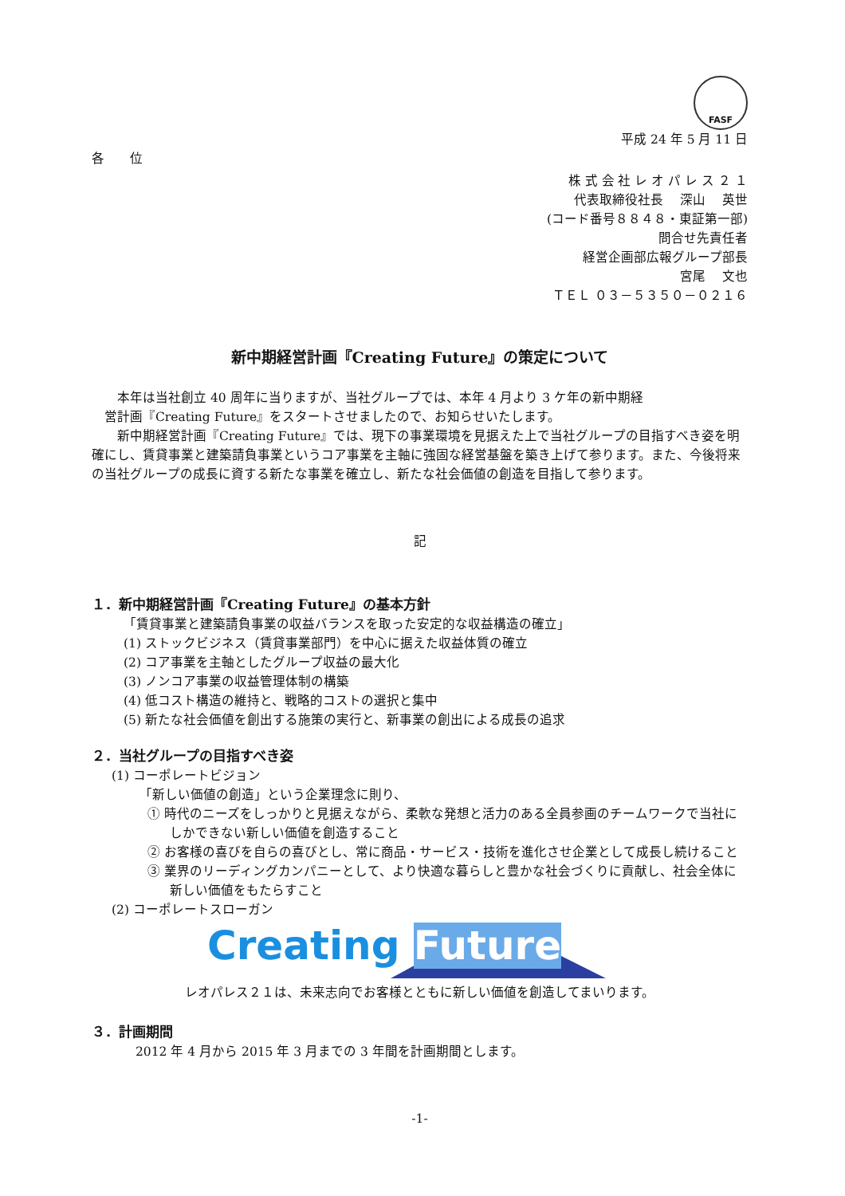FASF
平成 24 年 5 月 11 日
各　　位
株 式 会 社 レ オ パ レ ス ２ １
代表取締役社長　 深山　 英世
(コード番号８８４８・東証第一部)
問合せ先責任者
経営企画部広報グループ部長
宮尾　 文也
ＴＥＬ ０３－５３５０－０２１６
新中期経営計画『Creating Future』の策定について
　　本年は当社創立 40 周年に当りますが、当社グループでは、本年 4 月より 3 ケ年の新中期経
　営計画『Creating Future』をスタートさせましたので、お知らせいたします。
　　新中期経営計画『Creating Future』では、現下の事業環境を見据えた上で当社グループの目指すべき姿を明確にし、賃貸事業と建築請負事業というコア事業を主軸に強固な経営基盤を築き上げて参ります。また、今後将来の当社グループの成長に資する新たな事業を確立し、新たな社会価値の創造を目指して参ります。
記
１．新中期経営計画『Creating Future』の基本方針
「賃貸事業と建築請負事業の収益バランスを取った安定的な収益構造の確立」
(1) ストックビジネス（賃貸事業部門）を中心に据えた収益体質の確立
(2) コア事業を主軸としたグループ収益の最大化
(3) ノンコア事業の収益管理体制の構築
(4) 低コスト構造の維持と、戦略的コストの選択と集中
(5) 新たな社会価値を創出する施策の実行と、新事業の創出による成長の追求
２．当社グループの目指すべき姿
(1) コーポレートビジョン
「新しい価値の創造」という企業理念に則り、
① 時代のニーズをしっかりと見据えながら、柔軟な発想と活力のある全員参画のチームワークで当社にしかできない新しい価値を創造すること
② お客様の喜びを自らの喜びとし、常に商品・サービス・技術を進化させ企業として成長し続けること
③ 業界のリーディングカンパニーとして、より快適な暮らしと豊かな社会づくりに貢献し、社会全体に新しい価値をもたらすこと
(2) コーポレートスローガン
Creating Future
レオパレス２１は、未来志向でお客様とともに新しい価値を創造してまいります。
３．計画期間
2012 年 4 月から 2015 年 3 月までの 3 年間を計画期間とします。
-1-